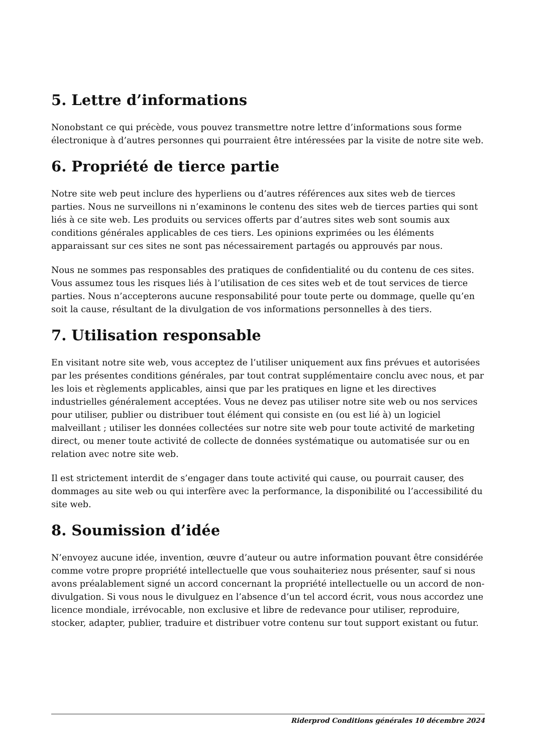5. Lettre d’informations
Nonobstant ce qui précède, vous pouvez transmettre notre lettre d’informations sous forme électronique à d’autres personnes qui pourraient être intéressées par la visite de notre site web.
6. Propriété de tierce partie
Notre site web peut inclure des hyperliens ou d’autres références aux sites web de tierces parties. Nous ne surveillons ni n’examinons le contenu des sites web de tierces parties qui sont liés à ce site web. Les produits ou services offerts par d’autres sites web sont soumis aux conditions générales applicables de ces tiers. Les opinions exprimées ou les éléments apparaissant sur ces sites ne sont pas nécessairement partagés ou approuvés par nous.
Nous ne sommes pas responsables des pratiques de confidentialité ou du contenu de ces sites. Vous assumez tous les risques liés à l’utilisation de ces sites web et de tout services de tierce parties. Nous n’accepterons aucune responsabilité pour toute perte ou dommage, quelle qu’en soit la cause, résultant de la divulgation de vos informations personnelles à des tiers.
7. Utilisation responsable
En visitant notre site web, vous acceptez de l’utiliser uniquement aux fins prévues et autorisées par les présentes conditions générales, par tout contrat supplémentaire conclu avec nous, et par les lois et règlements applicables, ainsi que par les pratiques en ligne et les directives industrielles généralement acceptées. Vous ne devez pas utiliser notre site web ou nos services pour utiliser, publier ou distribuer tout élément qui consiste en (ou est lié à) un logiciel malveillant ; utiliser les données collectées sur notre site web pour toute activité de marketing direct, ou mener toute activité de collecte de données systématique ou automatisée sur ou en relation avec notre site web.
Il est strictement interdit de s’engager dans toute activité qui cause, ou pourrait causer, des dommages au site web ou qui interfère avec la performance, la disponibilité ou l’accessibilité du site web.
8. Soumission d’idée
N’envoyez aucune idée, invention, œuvre d’auteur ou autre information pouvant être considérée comme votre propre propriété intellectuelle que vous souhaiteriez nous présenter, sauf si nous avons préalablement signé un accord concernant la propriété intellectuelle ou un accord de non-divulgation. Si vous nous le divulguez en l’absence d’un tel accord écrit, vous nous accordez une licence mondiale, irrévocable, non exclusive et libre de redevance pour utiliser, reproduire, stocker, adapter, publier, traduire et distribuer votre contenu sur tout support existant ou futur.
Riderprod Conditions générales 10 décembre 2024